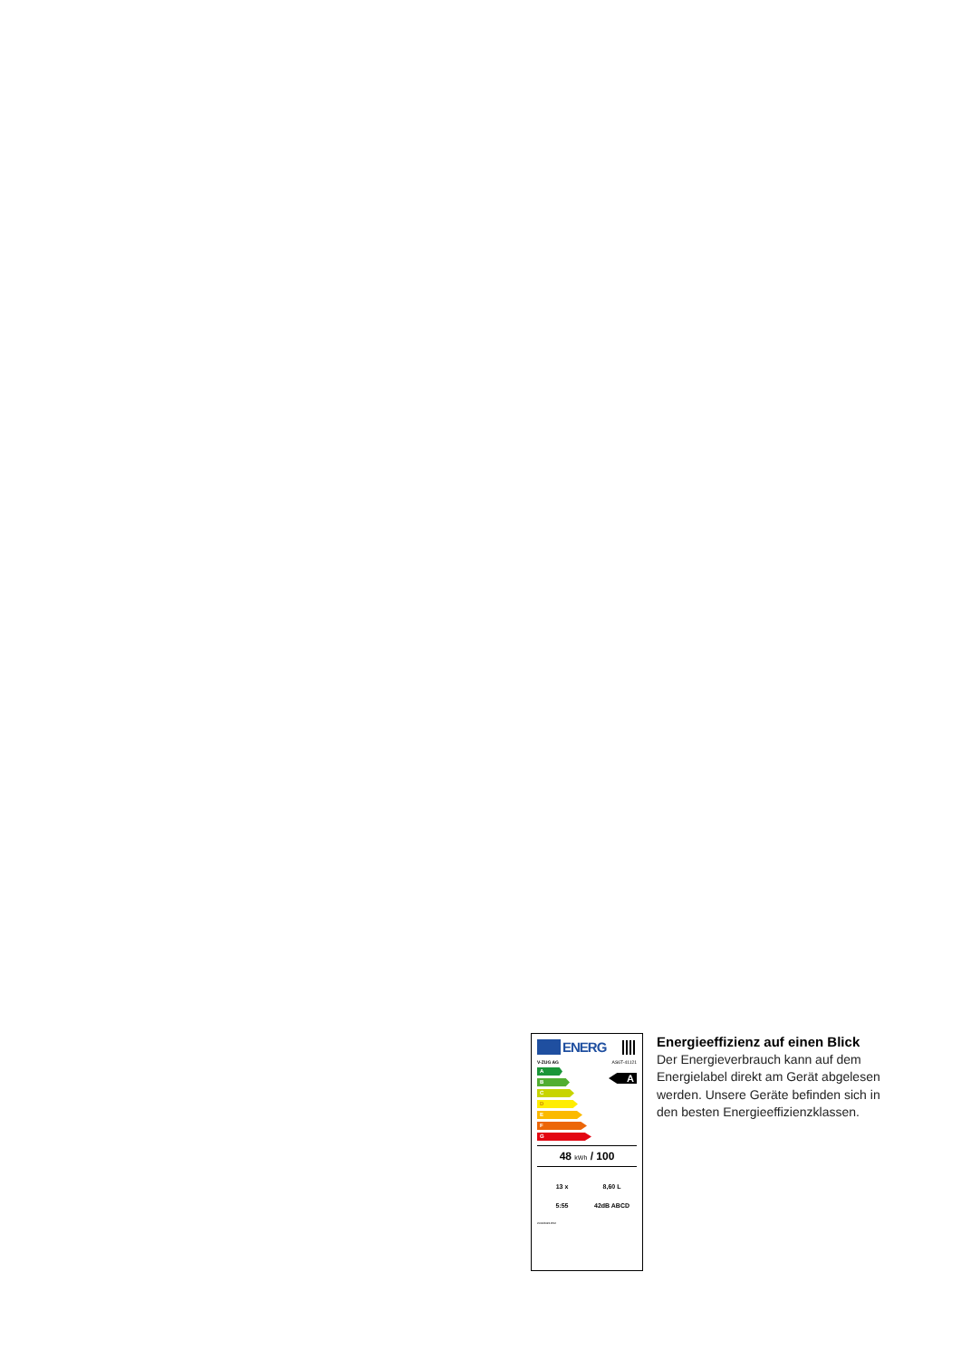ENERG
V-ZUG AG AS6T-41121
A
B
C
D
E
F
G
A
48 kWh / 100
13 x
8,60 L
5:55
42dB ABCD
2019/2022-BS2
Energieeffizienz auf einen Blick
Der Energieverbrauch kann auf dem Energielabel direkt am Gerät abgelesen werden. Unsere Geräte befinden sich in den besten Energieeffizienzklassen.